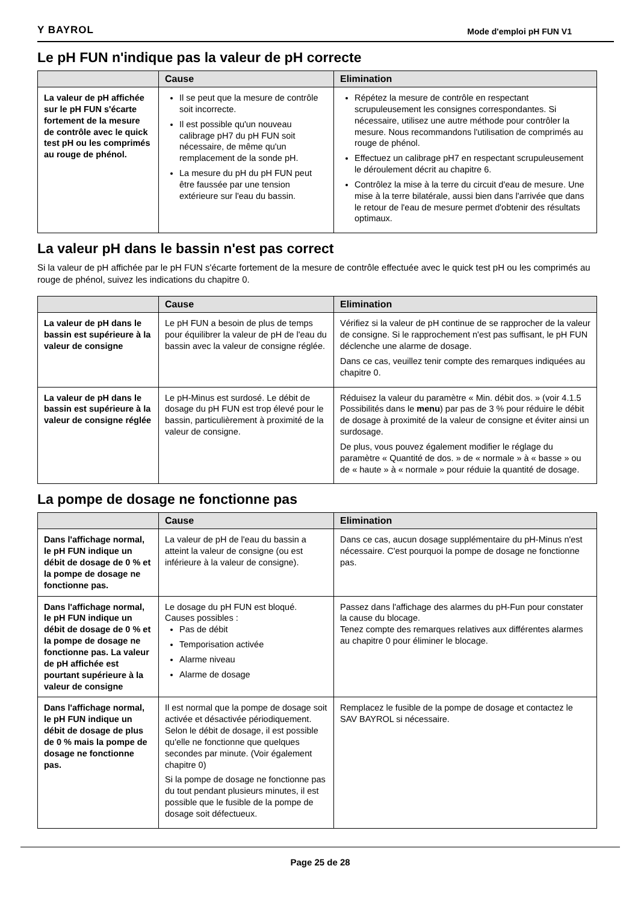Y BAYROL Mode d'emploi pH FUN V1
Le pH FUN n'indique pas la valeur de pH correcte
| | Cause | Elimination |
| --- | --- | --- |
| La valeur de pH affichée sur le pH FUN s'écarte fortement de la mesure de contrôle avec le quick test pH ou les comprimés au rouge de phénol. | Il se peut que la mesure de contrôle soit incorrecte. Il est possible qu'un nouveau calibrage pH7 du pH FUN soit nécessaire, de même qu'un remplacement de la sonde pH. La mesure du pH du pH FUN peut être faussée par une tension extérieure sur l'eau du bassin. | Répétez la mesure de contrôle en respectant scrupuleusement les consignes correspondantes. Si nécessaire, utilisez une autre méthode pour contrôler la mesure. Nous recommandons l'utilisation de comprimés au rouge de phénol. Effectuez un calibrage pH7 en respectant scrupuleusement le déroulement décrit au chapitre 6. Contrôlez la mise à la terre du circuit d'eau de mesure. Une mise à la terre bilatérale, aussi bien dans l'arrivée que dans le retour de l'eau de mesure permet d'obtenir des résultats optimaux. |
La valeur pH dans le bassin n'est pas correct
Si la valeur de pH affichée par le pH FUN s'écarte fortement de la mesure de contrôle effectuée avec le quick test pH ou les comprimés au rouge de phénol, suivez les indications du chapitre 0.
| | Cause | Elimination |
| --- | --- | --- |
| La valeur de pH dans le bassin est supérieure à la valeur de consigne | Le pH FUN a besoin de plus de temps pour équilibrer la valeur de pH de l'eau du bassin avec la valeur de consigne réglée. | Vérifiez si la valeur de pH continue de se rapprocher de la valeur de consigne. Si le rapprochement n'est pas suffisant, le pH FUN déclenche une alarme de dosage. Dans ce cas, veuillez tenir compte des remarques indiquées au chapitre 0. |
| La valeur de pH dans le bassin est supérieure à la valeur de consigne réglée | Le pH-Minus est surdosé. Le débit de dosage du pH FUN est trop élevé pour le bassin, particulièrement à proximité de la valeur de consigne. | Réduisez la valeur du paramètre « Min. débit dos. » (voir 4.1.5 Possibilités dans le menu ) par pas de 3 % pour réduire le débit de dosage à proximité de la valeur de consigne et éviter ainsi un surdosage. De plus, vous pouvez également modifier le réglage du paramètre « Quantité de dos. » de « normale » à « basse » ou de « haute » à « normale » pour réduie la quantité de dosage. |
La pompe de dosage ne fonctionne pas
| | Cause | Elimination |
| --- | --- | --- |
| Dans l'affichage normal, le pH FUN indique un débit de dosage de 0 % et la pompe de dosage ne fonctionne pas. | La valeur de pH de l'eau du bassin a atteint la valeur de consigne (ou est inférieure à la valeur de consigne). | Dans ce cas, aucun dosage supplémentaire du pH-Minus n'est nécessaire. C'est pourquoi la pompe de dosage ne fonctionne pas. |
| Dans l'affichage normal, le pH FUN indique un débit de dosage de 0 % et la pompe de dosage ne fonctionne pas. La valeur de pH affichée est pourtant supérieure à la valeur de consigne | Le dosage du pH FUN est bloqué. Causes possibles : Pas de débit Temporisation activée Alarme niveau Alarme de dosage | Passez dans l'affichage des alarmes du pH-Fun pour constater la cause du blocage. Tenez compte des remarques relatives aux différentes alarmes au chapitre 0 pour éliminer le blocage. |
| Dans l'affichage normal, le pH FUN indique un débit de dosage de plus de 0 % mais la pompe de dosage ne fonctionne pas. | Il est normal que la pompe de dosage soit activée et désactivée périodiquement. Selon le débit de dosage, il est possible qu'elle ne fonctionne que quelques secondes par minute. (Voir également chapitre 0) Si la pompe de dosage ne fonctionne pas du tout pendant plusieurs minutes, il est possible que le fusible de la pompe de dosage soit défectueux. | Remplacez le fusible de la pompe de dosage et contactez le SAV BAYROL si nécessaire. |
Page 25 de 28